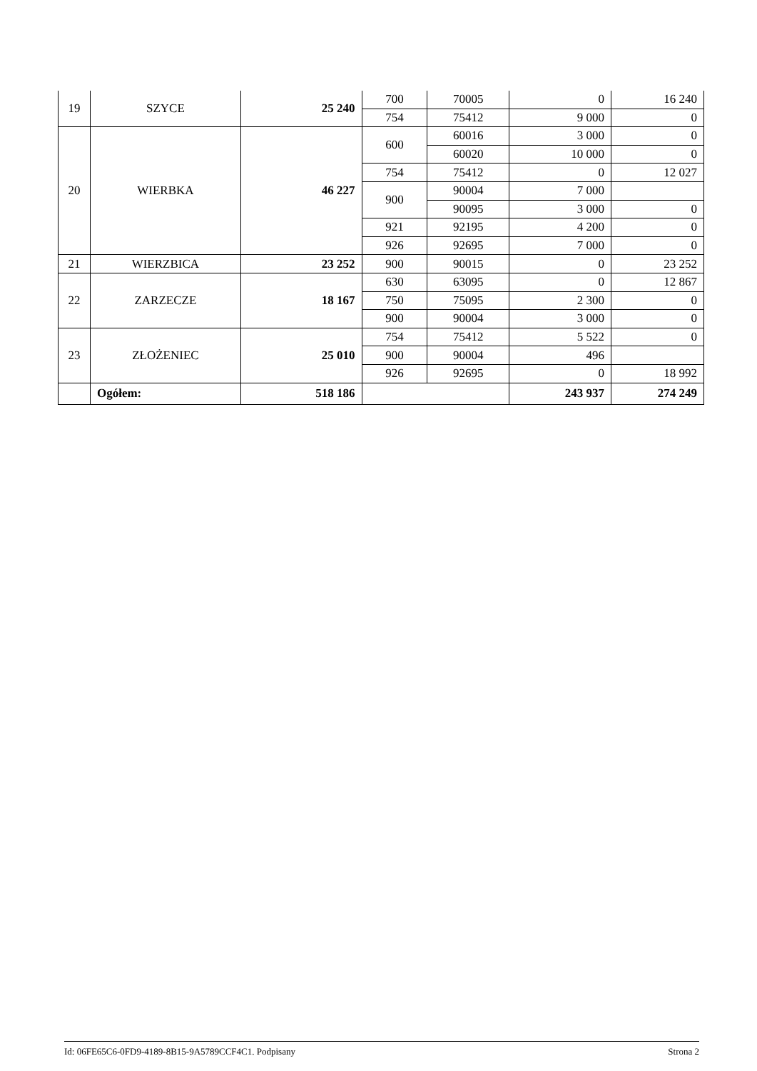| 19 | SZYCE | 25 240 | 700 | 70005 | 0 | 16 240 |
| | | | 754 | 75412 | 9 000 | 0 |
| 20 | WIERBKA | 46 227 | 600 | 60016 | 3 000 | 0 |
| | | | | 60020 | 10 000 | 0 |
| | | | 754 | 75412 | 0 | 12 027 |
| | | | 900 | 90004 | 7 000 | |
| | | | | 90095 | 3 000 | 0 |
| | | | 921 | 92195 | 4 200 | 0 |
| | | | 926 | 92695 | 7 000 | 0 |
| 21 | WIERZBICA | 23 252 | 900 | 90015 | 0 | 23 252 |
| 22 | ZARZECZE | 18 167 | 630 | 63095 | 0 | 12 867 |
| | | | 750 | 75095 | 2 300 | 0 |
| | | | 900 | 90004 | 3 000 | 0 |
| 23 | ZŁOŻENIEC | 25 010 | 754 | 75412 | 5 522 | 0 |
| | | | 900 | 90004 | 496 | |
| | | | 926 | 92695 | 0 | 18 992 |
| | Ogółem: | 518 186 | | | 243 937 | 274 249 |
Id: 06FE65C6-0FD9-4189-8B15-9A5789CCF4C1. Podpisany Strona 2